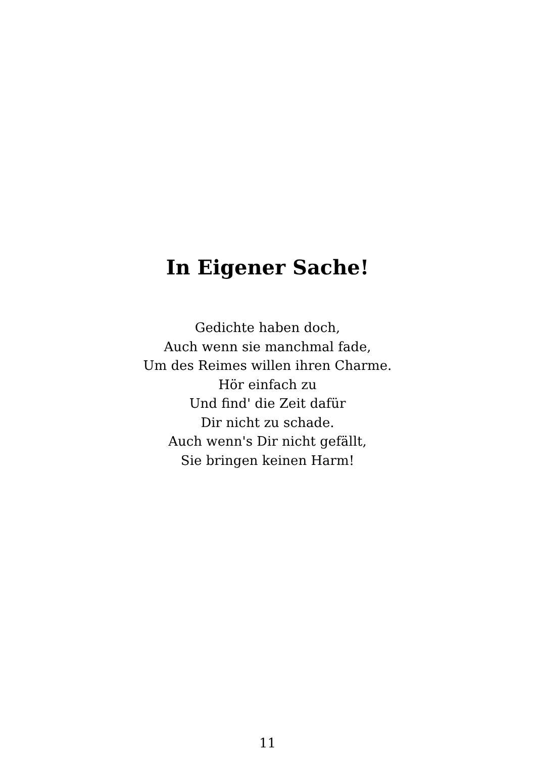In Eigener Sache!
Gedichte haben doch,
Auch wenn sie manchmal fade,
Um des Reimes willen ihren Charme.
Hör einfach zu
Und find' die Zeit dafür
Dir nicht zu schade.
Auch wenn's Dir nicht gefällt,
Sie bringen keinen Harm!
11